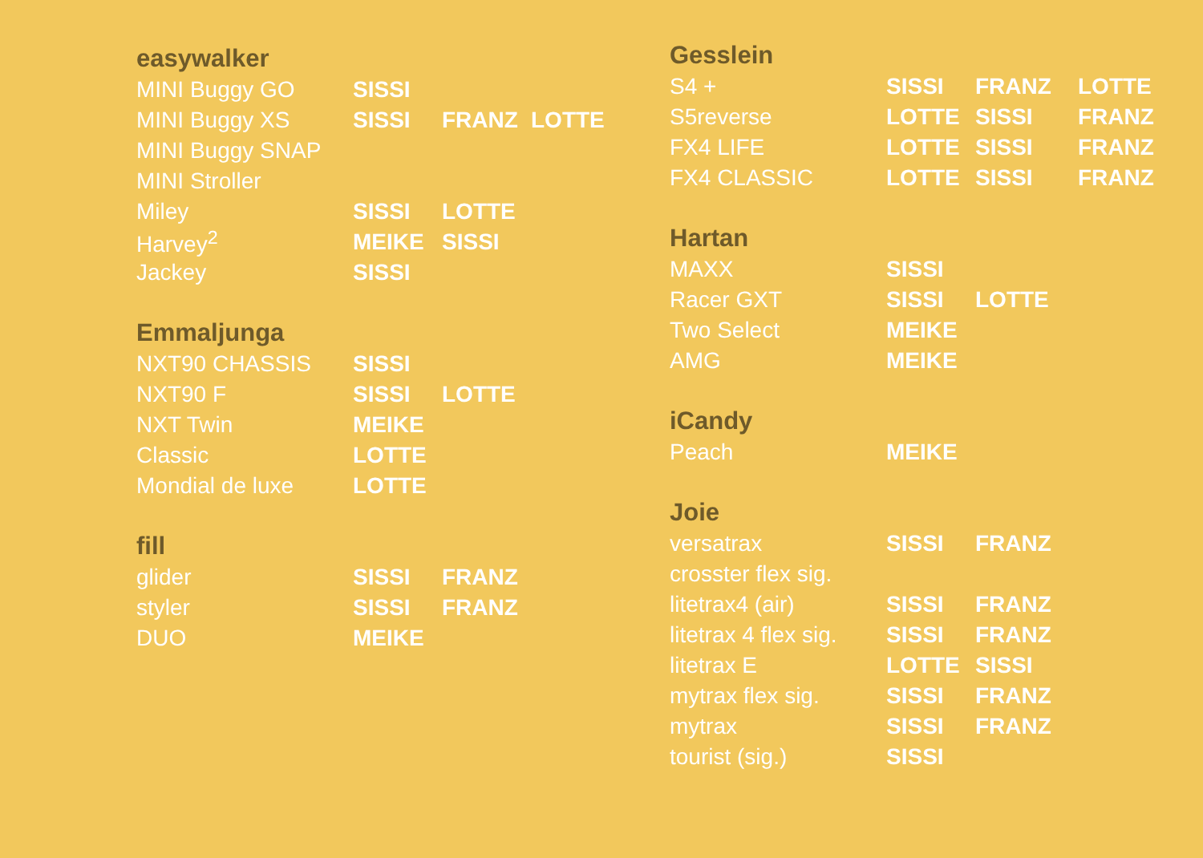easywalker
| MINI Buggy GO | SISSI | | |
| MINI Buggy XS | SISSI | FRANZ | LOTTE |
| MINI Buggy SNAP | | | |
| MINI Stroller | | | |
| Miley | SISSI | LOTTE | |
| Harvey<sup>2</sup> | MEIKE | SISSI | |
| Jackey | SISSI | | |
Emmaljunga
| NXT90 CHASSIS | SISSI | |
| NXT90 F | SISSI | LOTTE |
| NXT Twin | MEIKE | |
| Classic | LOTTE | |
| Mondial de luxe | LOTTE | |
fill
| glider | SISSI | FRANZ |
| styler | SISSI | FRANZ |
| DUO | MEIKE | |
Gesslein
| S4 + | SISSI | FRANZ | LOTTE |
| S5reverse | LOTTE | SISSI | FRANZ |
| FX4 LIFE | LOTTE | SISSI | FRANZ |
| FX4 CLASSIC | LOTTE | SISSI | FRANZ |
Hartan
| MAXX | SISSI | |
| Racer GXT | SISSI | LOTTE |
| Two Select | MEIKE | |
| AMG | MEIKE | |
iCandy
| Peach | MEIKE |
Joie
| versatrax | SISSI | FRANZ |
| crosster flex sig. | | |
| litetrax4 (air) | SISSI | FRANZ |
| litetrax 4 flex sig. | SISSI | FRANZ |
| litetrax E | LOTTE | SISSI |
| mytrax flex sig. | SISSI | FRANZ |
| mytrax | SISSI | FRANZ |
| tourist (sig.) | SISSI | |